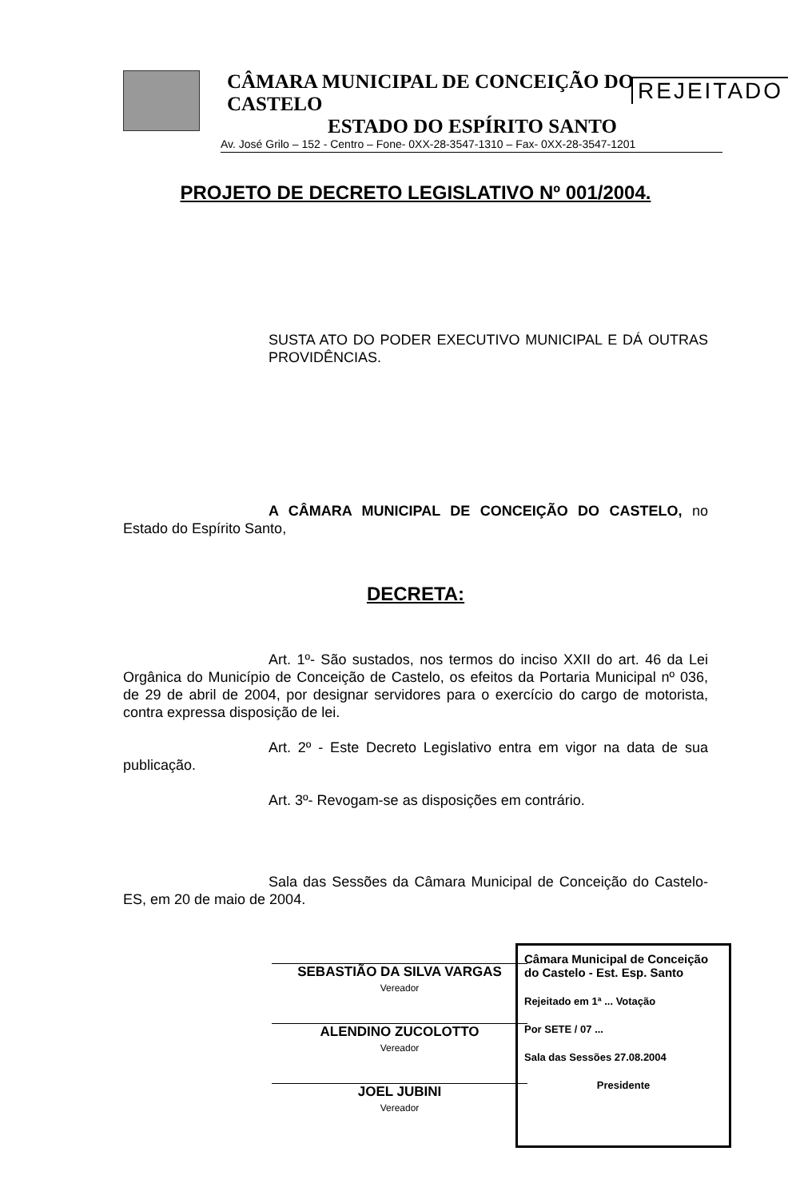REJEITADO
CÂMARA MUNICIPAL DE CONCEIÇÃO DO CASTELO
ESTADO DO ESPÍRITO SANTO
Av. José Grilo – 152 - Centro – Fone- 0XX-28-3547-1310 – Fax- 0XX-28-3547-1201
PROJETO DE DECRETO LEGISLATIVO Nº 001/2004.
SUSTA ATO DO PODER EXECUTIVO MUNICIPAL E DÁ OUTRAS PROVIDÊNCIAS.
A CÂMARA MUNICIPAL DE CONCEIÇÃO DO CASTELO, no Estado do Espírito Santo,
DECRETA:
Art. 1º- São sustados, nos termos do inciso XXII do art. 46 da Lei Orgânica do Município de Conceição de Castelo, os efeitos da Portaria Municipal nº 036, de 29 de abril de 2004, por designar servidores para o exercício do cargo de motorista, contra expressa disposição de lei.
Art. 2º - Este Decreto Legislativo entra em vigor na data de sua publicação.
Art. 3º- Revogam-se as disposições em contrário.
Sala das Sessões da Câmara Municipal de Conceição do Castelo-ES, em 20 de maio de 2004.
SEBASTIÃO DA SILVA VARGAS
Vereador
ALENDINO ZUCOLOTTO
Vereador
JOEL JUBINI
Vereador
Câmara Municipal de Conceição do Castelo - Est. Esp. Santo
Rejeitado em 1ª ... Votação
Por SETE / 07 ...
Sala das Sessões 27.08.2004
Presidente